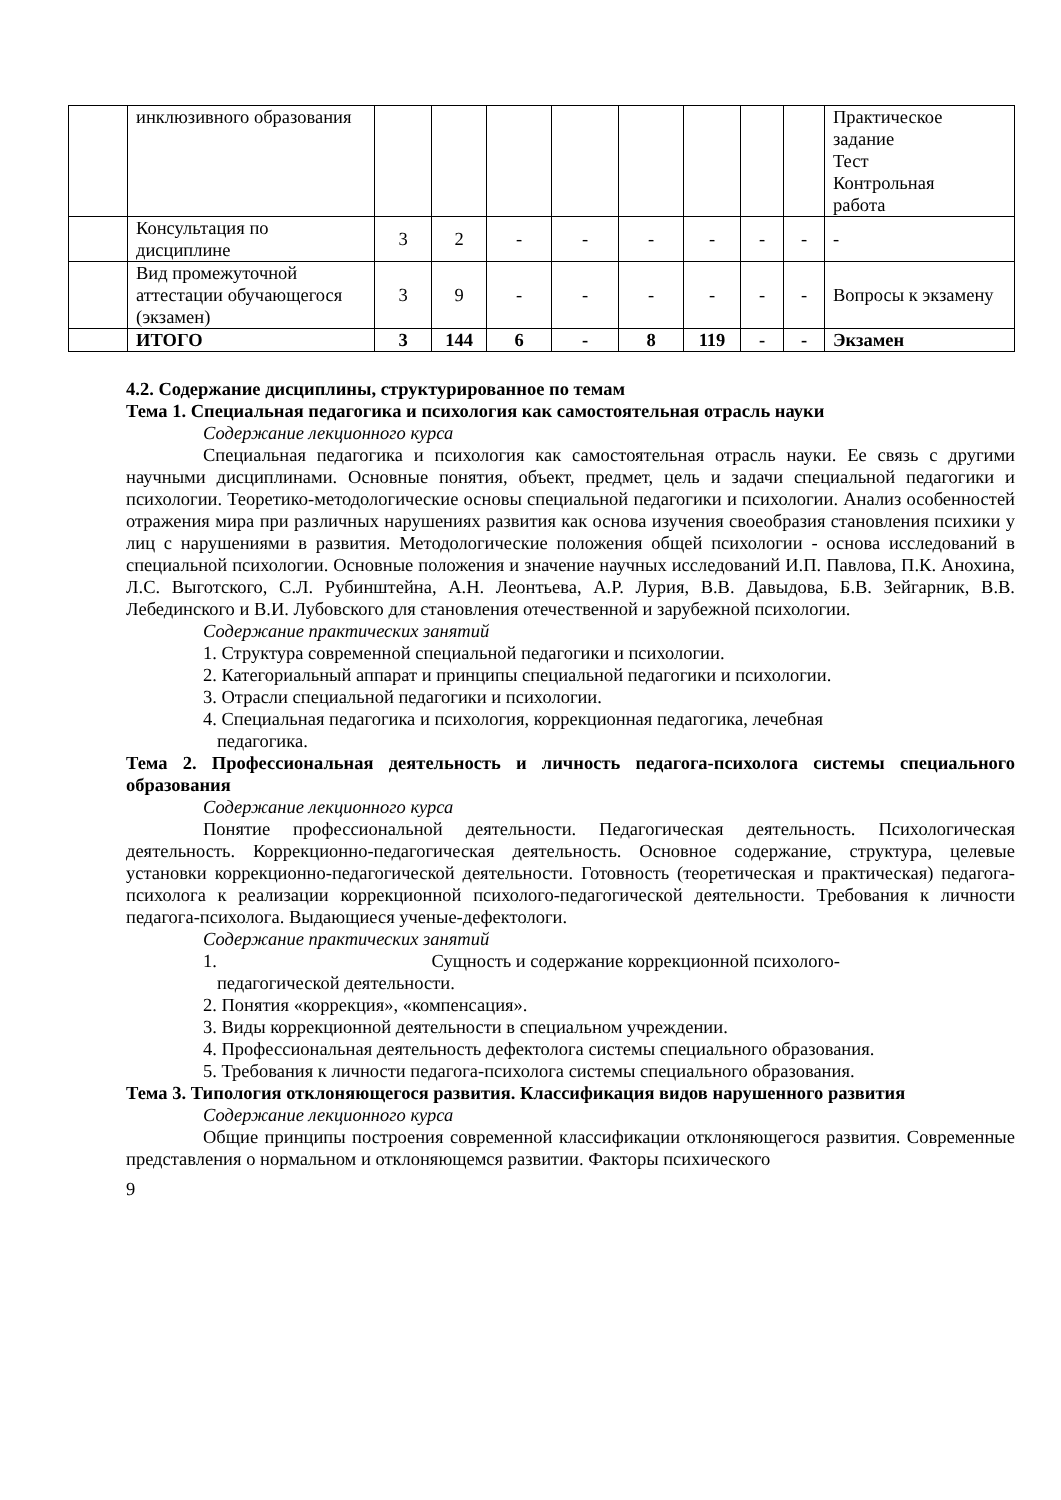| | инклюзивного образования | | | | | | | | | Практическое задание Тест Контрольная работа |
| | Консультация по дисциплине | 3 | 2 | - | - | - | - | - | - | - |
| | Вид промежуточной аттестации обучающегося (экзамен) | 3 | 9 | - | - | - | - | - | - | Вопросы к экзамену |
| | ИТОГО | 3 | 144 | 6 | - | 8 | 119 | - | - | Экзамен |
4.2. Содержание дисциплины, структурированное по темам
Тема 1. Специальная педагогика и психология как самостоятельная отрасль науки
Содержание лекционного курса
Специальная педагогика и психология как самостоятельная отрасль науки. Ее связь с другими научными дисциплинами. Основные понятия, объект, предмет, цель и задачи специальной педагогики и психологии. Теоретико-методологические основы специальной педагогики и психологии. Анализ особенностей отражения мира при различных нарушениях развития как основа изучения своеобразия становления психики у лиц с нарушениями в развития. Методологические положения общей психологии - основа исследований в специальной психологии. Основные положения и значение научных исследований И.П. Павлова, П.К. Анохина, Л.С. Выготского, С.Л. Рубинштейна, А.Н. Леонтьева, А.Р. Лурия, В.В. Давыдова, Б.В. Зейгарник, В.В. Лебединского и В.И. Лубовского для становления отечественной и зарубежной психологии.
Содержание практических занятий
1. Структура современной специальной педагогики и психологии.
2. Категориальный аппарат и принципы специальной педагогики и психологии.
3. Отрасли специальной педагогики и психологии.
4. Специальная педагогика и психология, коррекционная педагогика, лечебная
педагогика.
Тема 2. Профессиональная деятельность и личность педагога-психолога системы специального образования
Содержание лекционного курса
Понятие профессиональной деятельности. Педагогическая деятельность. Психологическая деятельность. Коррекционно-педагогическая деятельность. Основное содержание, структура, целевые установки коррекционно-педагогической деятельности. Готовность (теоретическая и практическая) педагога-психолога к реализации коррекционной психолого-педагогической деятельности. Требования к личности педагога-психолога. Выдающиеся ученые-дефектологи.
Содержание практических занятий
1. Сущность и содержание коррекционной психолого-
педагогической деятельности.
2. Понятия «коррекция», «компенсация».
3. Виды коррекционной деятельности в специальном учреждении.
4. Профессиональная деятельность дефектолога системы специального образования.
5. Требования к личности педагога-психолога системы специального образования.
Тема 3. Типология отклоняющегося развития. Классификация видов нарушенного развития
Содержание лекционного курса
Общие принципы построения современной классификации отклоняющегося развития. Современные представления о нормальном и отклоняющемся развитии. Факторы психического
9